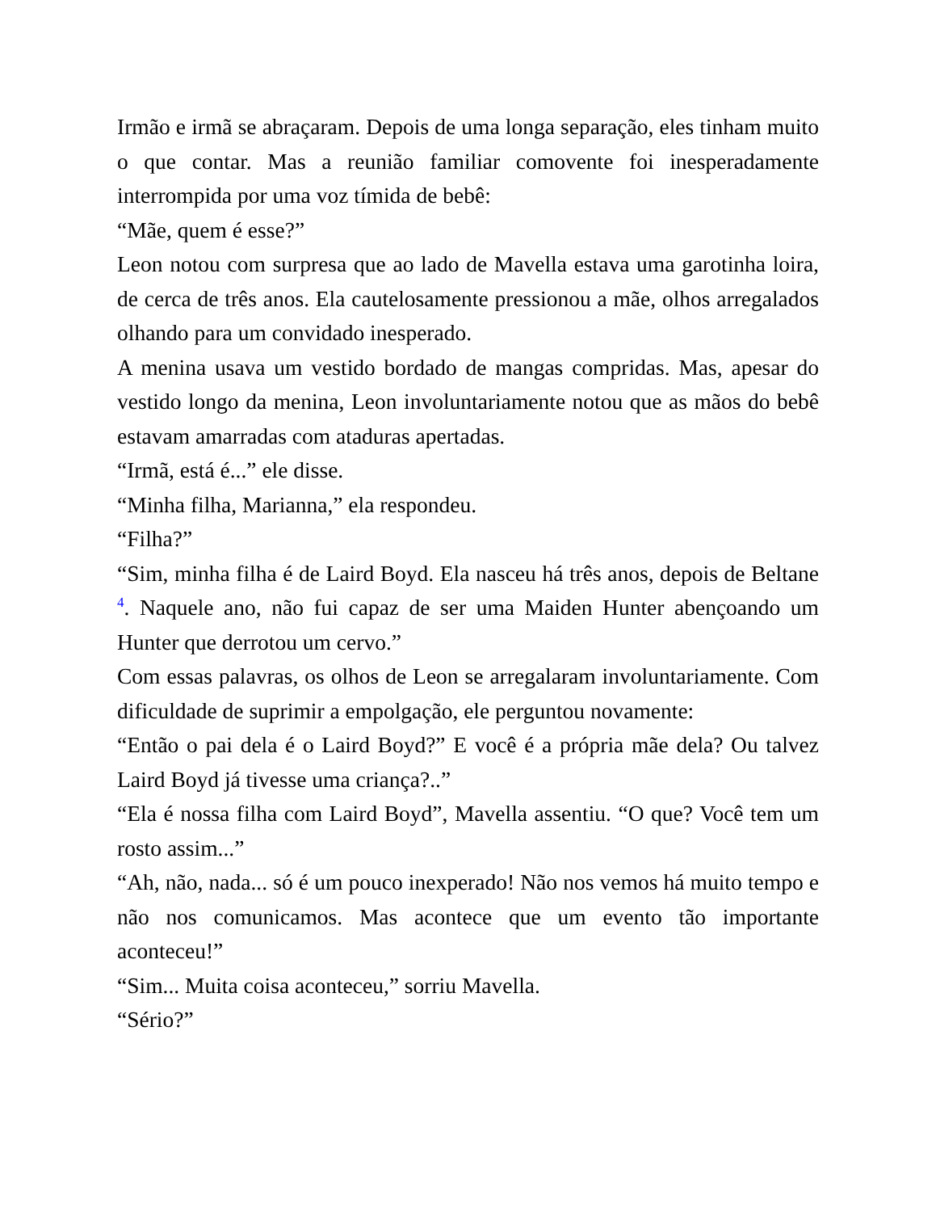Irmão e irmã se abraçaram. Depois de uma longa separação, eles tinham muito o que contar. Mas a reunião familiar comovente foi inesperadamente interrompida por uma voz tímida de bebê:
“Mãe, quem é esse?”
Leon notou com surpresa que ao lado de Mavella estava uma garotinha loira, de cerca de três anos. Ela cautelosamente pressionou a mãe, olhos arregalados olhando para um convidado inesperado.
A menina usava um vestido bordado de mangas compridas. Mas, apesar do vestido longo da menina, Leon involuntariamente notou que as mãos do bebê estavam amarradas com ataduras apertadas.
“Irmã, está é...” ele disse.
“Minha filha, Marianna,” ela respondeu.
“Filha?”
“Sim, minha filha é de Laird Boyd. Ela nasceu há três anos, depois de Beltane <sup>4</sup>. Naquele ano, não fui capaz de ser uma Maiden Hunter abençoando um Hunter que derrotou um cervo.”
Com essas palavras, os olhos de Leon se arregalaram involuntariamente. Com dificuldade de suprimir a empolgação, ele perguntou novamente:
“Então o pai dela é o Laird Boyd?” E você é a própria mãe dela? Ou talvez Laird Boyd já tivesse uma criança?..”
“Ela é nossa filha com Laird Boyd”, Mavella assentiu. “O que? Você tem um rosto assim...”
“Ah, não, nada... só é um pouco inexperado! Não nos vemos há muito tempo e não nos comunicamos. Mas acontece que um evento tão importante aconteceu!”
“Sim... Muita coisa aconteceu,” sorriu Mavella.
“Sério?”